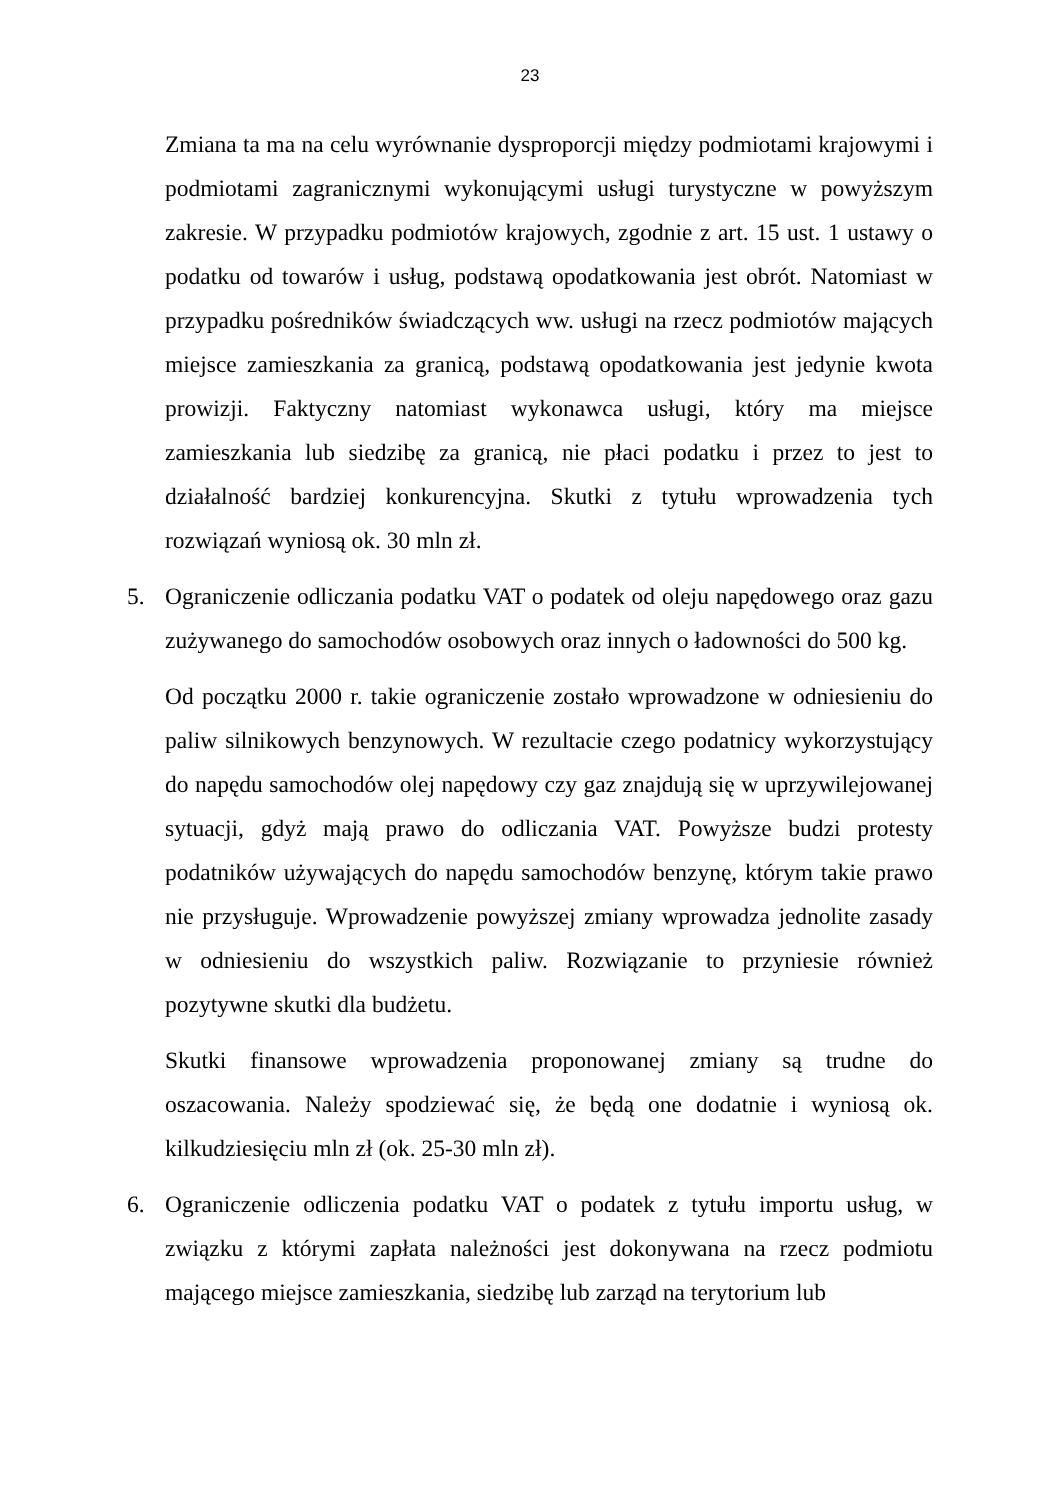23
Zmiana ta ma na celu wyrównanie dysproporcji między podmiotami krajowymi i podmiotami zagranicznymi wykonującymi usługi turystyczne w powyższym zakresie. W przypadku podmiotów krajowych, zgodnie z art. 15 ust. 1 ustawy o podatku od towarów i usług, podstawą opodatkowania jest obrót. Natomiast w przypadku pośredników świadczących ww. usługi na rzecz podmiotów mających miejsce zamieszkania za granicą, podstawą opodatkowania jest jedynie kwota prowizji. Faktyczny natomiast wykonawca usługi, który ma miejsce zamieszkania lub siedzibę za granicą, nie płaci podatku i przez to jest to działalność bardziej konkurencyjna. Skutki z tytułu wprowadzenia tych rozwiązań wyniosą ok. 30 mln zł.
5. Ograniczenie odliczania podatku VAT o podatek od oleju napędowego oraz gazu zużywanego do samochodów osobowych oraz innych o ładowności do 500 kg.
Od początku 2000 r. takie ograniczenie zostało wprowadzone w odniesieniu do paliw silnikowych benzynowych. W rezultacie czego podatnicy wykorzystujący do napędu samochodów olej napędowy czy gaz znajdują się w uprzywilejowanej sytuacji, gdyż mają prawo do odliczania VAT. Powyższe budzi protesty podatników używających do napędu samochodów benzynę, którym takie prawo nie przysługuje. Wprowadzenie powyższej zmiany wprowadza jednolite zasady w odniesieniu do wszystkich paliw. Rozwiązanie to przyniesie również pozytywne skutki dla budżetu.
Skutki finansowe wprowadzenia proponowanej zmiany są trudne do oszacowania. Należy spodziewać się, że będą one dodatnie i wyniosą ok. kilkudziesięciu mln zł (ok. 25-30 mln zł).
6. Ograniczenie odliczenia podatku VAT o podatek z tytułu importu usług, w związku z którymi zapłata należności jest dokonywana na rzecz podmiotu mającego miejsce zamieszkania, siedzibę lub zarząd na terytorium lub